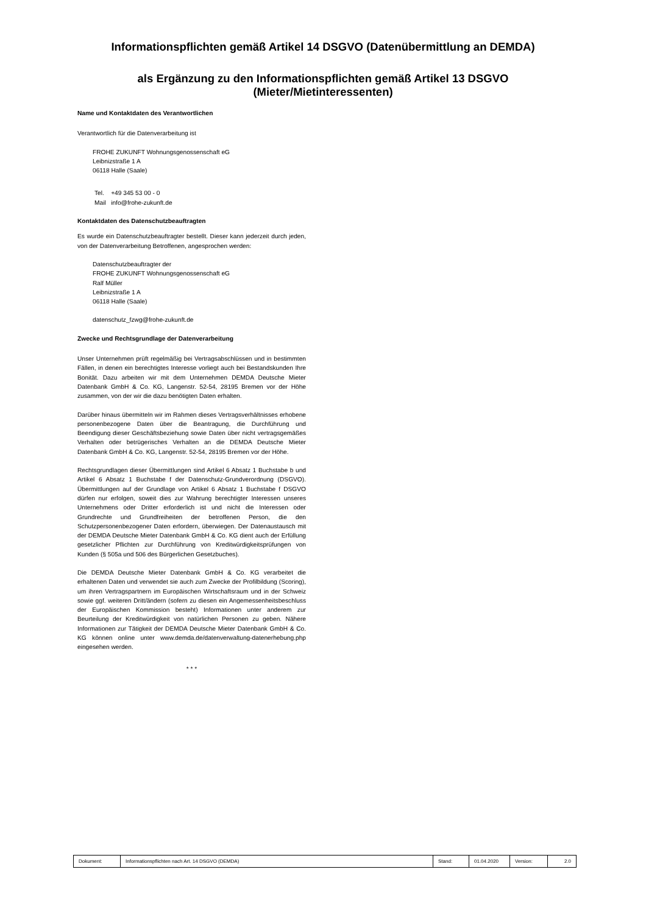Informationspflichten gemäß Artikel 14 DSGVO (Datenübermittlung an DEMDA)
als Ergänzung zu den Informationspflichten gemäß Artikel 13 DSGVO
(Mieter/Mietinteressenten)
Name und Kontaktdaten des Verantwortlichen
Verantwortlich für die Datenverarbeitung ist
FROHE ZUKUNFT Wohnungsgenossenschaft eG
Leibnizstraße 1 A
06118 Halle (Saale)
Tel. +49 345 53 00 - 0
Mail info@frohe-zukunft.de
Kontaktdaten des Datenschutzbeauftragten
Es wurde ein Datenschutzbeauftragter bestellt. Dieser kann jederzeit durch jeden, von der Datenverarbeitung Betroffenen, angesprochen werden:
Datenschutzbeauftragter der
FROHE ZUKUNFT Wohnungsgenossenschaft eG
Ralf Müller
Leibnizstraße 1 A
06118 Halle (Saale)
datenschutz_fzwg@frohe-zukunft.de
Zwecke und Rechtsgrundlage der Datenverarbeitung
Unser Unternehmen prüft regelmäßig bei Vertragsabschlüssen und in bestimmten Fällen, in denen ein berechtigtes Interesse vorliegt auch bei Bestandskunden Ihre Bonität. Dazu arbeiten wir mit dem Unternehmen DEMDA Deutsche Mieter Datenbank GmbH & Co. KG, Langenstr. 52-54, 28195 Bremen vor der Höhe zusammen, von der wir die dazu benötigten Daten erhalten.
Darüber hinaus übermitteln wir im Rahmen dieses Vertragsverhältnisses erhobene personenbezogene Daten über die Beantragung, die Durchführung und Beendigung dieser Geschäftsbeziehung sowie Daten über nicht vertragsgemäßes Verhalten oder betrügerisches Verhalten an die DEMDA Deutsche Mieter Datenbank GmbH & Co. KG, Langenstr. 52-54, 28195 Bremen vor der Höhe.
Rechtsgrundlagen dieser Übermittlungen sind Artikel 6 Absatz 1 Buchstabe b und Artikel 6 Absatz 1 Buchstabe f der Datenschutz-Grundverordnung (DSGVO). Übermittlungen auf der Grundlage von Artikel 6 Absatz 1 Buchstabe f DSGVO dürfen nur erfolgen, soweit dies zur Wahrung berechtigter Interessen unseres Unternehmens oder Dritter erforderlich ist und nicht die Interessen oder Grundrechte und Grundfreiheiten der betroffenen Person, die den Schutzpersonenbezogener Daten erfordern, überwiegen. Der Datenaustausch mit der DEMDA Deutsche Mieter Datenbank GmbH & Co. KG dient auch der Erfüllung gesetzlicher Pflichten zur Durchführung von Kreditwürdigkeitsprüfungen von Kunden (§ 505a und 506 des Bürgerlichen Gesetzbuches).
Die DEMDA Deutsche Mieter Datenbank GmbH & Co. KG verarbeitet die erhaltenen Daten und verwendet sie auch zum Zwecke der Profilbildung (Scoring), um ihren Vertragspartnern im Europäischen Wirtschaftsraum und in der Schweiz sowie ggf. weiteren Dritt/ändern (sofern zu diesen ein Angemessenheitsbeschluss der Europäischen Kommission besteht) Informationen unter anderem zur Beurteilung der Kreditwürdigkeit von natürlichen Personen zu geben. Nähere Informationen zur Tätigkeit der DEMDA Deutsche Mieter Datenbank GmbH & Co. KG können online unter www.demda.de/datenverwaltung-datenerhebung.php eingesehen werden.
* * *
| Dokument: | Informationspflichten nach Art. 14 DSGVO (DEMDA) | Stand: | 01.04.2020 | Version: | 2.0 |